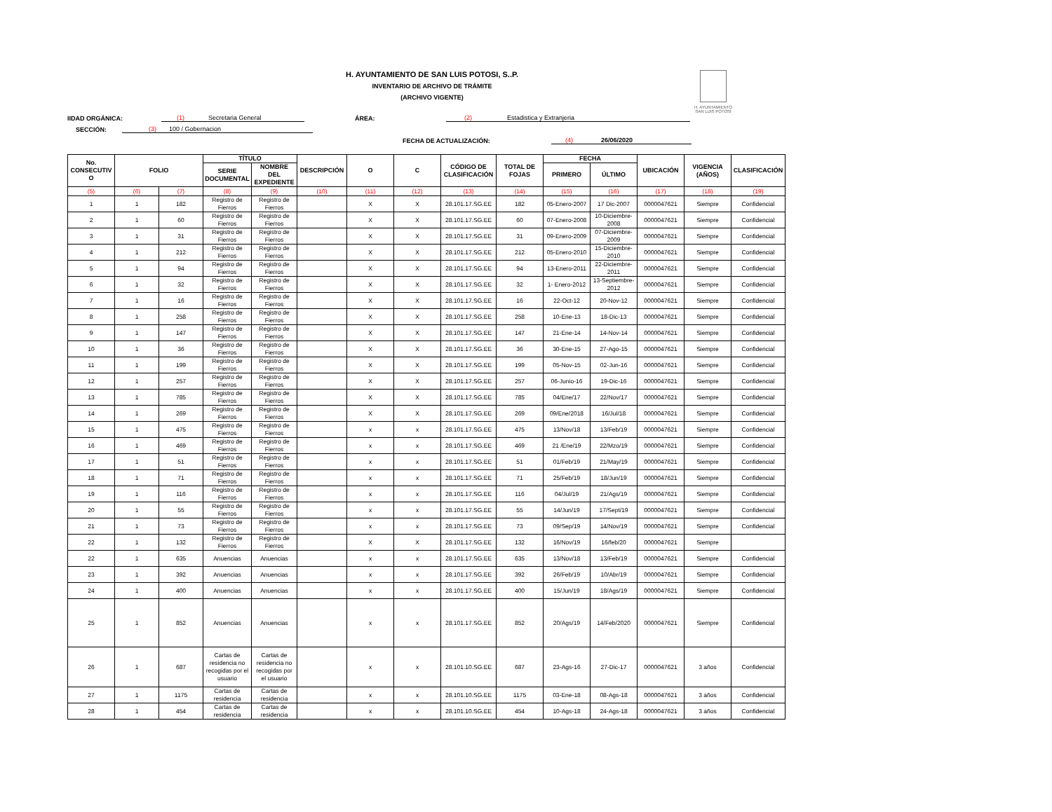H. AYUNTAMIENTO
SAN LUIS POTOSÍ
H. AYUNTAMIENTO DE SAN LUIS POTOSI, S..P.
INVENTARIO DE ARCHIVO DE TRÁMITE
(ARCHIVO VIGENTE)
IIDAD ORGÁNICA: (1) Secretaria General ÁREA: (2) Estadistica y Extranjeria
SECCIÓN: (3) 100 / Gobernacion
FECHA DE ACTUALIZACIÓN: (4) 26/06/2020
| No. CONSECUTIV O | FOLIO | | TÍTULO | | DESCRIPCIÓN | O | C | CÓDIGO DE CLASIFICACIÓN | TOTAL DE FOJAS | FECHA | | UBICACIÓN | VIGENCIA (AÑOS) | CLASIFICACIÓN |
| --- | --- | --- | --- | --- | --- | --- | --- | --- | --- | --- | --- | --- | --- | --- |
| | | | SERIE DOCUMENTAL | NOMBRE DEL EXPEDIENTE | | | | | | PRIMERO | ÚLTIMO | | | |
| (5) | (6) | (7) | (8) | (9) | (10) | (11) | (12) | (13) | (14) | (15) | (16) | (17) | (18) | (19) |
| 1 | 1 | 182 | Registro de Fierros | Registro de Fierros | | X | X | 28.101.17.SG.EE | 182 | 05-Enero-2007 | 17 Dic-2007 | 0000047621 | Siempre | Confidencial |
| 2 | 1 | 60 | Registro de Fierros | Registro de Fierros | | X | X | 28.101.17.SG.EE | 60 | 07-Enero-2008 | 10-Diciembre-2008 | 0000047621 | Siempre | Confidencial |
| 3 | 1 | 31 | Registro de Fierros | Registro de Fierros | | X | X | 28.101.17.SG.EE | 31 | 09-Enero-2009 | 07-Diciembre-2009 | 0000047621 | Siempre | Confidencial |
| 4 | 1 | 212 | Registro de Fierros | Registro de Fierros | | X | X | 28.101.17.SG.EE | 212 | 05-Enero-2010 | 15-Diciembre-2010 | 0000047621 | Siempre | Confidencial |
| 5 | 1 | 94 | Registro de Fierros | Registro de Fierros | | X | X | 28.101.17.SG.EE | 94 | 13-Enero-2011 | 22-Diciembre-2011 | 0000047621 | Siempre | Confidencial |
| 6 | 1 | 32 | Registro de Fierros | Registro de Fierros | | X | X | 28.101.17.SG.EE | 32 | 1- Enero-2012 | 13-Septiembre-2012 | 0000047621 | Siempre | Confidencial |
| 7 | 1 | 16 | Registro de Fierros | Registro de Fierros | | X | X | 28.101.17.SG.EE | 16 | 22-Oct-12 | 20-Nov-12 | 0000047621 | Siempre | Confidencial |
| 8 | 1 | 258 | Registro de Fierros | Registro de Fierros | | X | X | 28.101.17.SG.EE | 258 | 10-Ene-13 | 18-Dic-13 | 0000047621 | Siempre | Confidencial |
| 9 | 1 | 147 | Registro de Fierros | Registro de Fierros | | X | X | 28.101.17.SG.EE | 147 | 21-Ene-14 | 14-Nov-14 | 0000047621 | Siempre | Confidencial |
| 10 | 1 | 36 | Registro de Fierros | Registro de Fierros | | X | X | 28.101.17.SG.EE | 36 | 30-Ene-15 | 27-Ago-15 | 0000047621 | Siempre | Confidencial |
| 11 | 1 | 199 | Registro de Fierros | Registro de Fierros | | X | X | 28.101.17.SG.EE | 199 | 05-Nov-15 | 02-Jun-16 | 0000047621 | Siempre | Confidencial |
| 12 | 1 | 257 | Registro de Fierros | Registro de Fierros | | X | X | 28.101.17.SG.EE | 257 | 06-Junio-16 | 19-Dic-16 | 0000047621 | Siempre | Confidencial |
| 13 | 1 | 785 | Registro de Fierros | Registro de Fierros | | X | X | 28.101.17.SG.EE | 785 | 04/Ene/17 | 22/Nov/17 | 0000047621 | Siempre | Confidencial |
| 14 | 1 | 269 | Registro de Fierros | Registro de Fierros | | X | X | 28.101.17.SG.EE | 269 | 09/Ene/2018 | 16/Jul/18 | 0000047621 | Siempre | Confidencial |
| 15 | 1 | 475 | Registro de Fierros | Registro de Fierros | | x | x | 28.101.17.SG.EE | 475 | 13/Nov/18 | 13/Feb/19 | 0000047621 | Siempre | Confidencial |
| 16 | 1 | 469 | Registro de Fierros | Registro de Fierros | | x | x | 28.101.17.SG.EE | 469 | 21 /Ene/19 | 22/Mzo/19 | 0000047621 | Siempre | Confidencial |
| 17 | 1 | 51 | Registro de Fierros | Registro de Fierros | | x | x | 28.101.17.SG.EE | 51 | 01/Feb/19 | 21/May/19 | 0000047621 | Siempre | Confidencial |
| 18 | 1 | 71 | Registro de Fierros | Registro de Fierros | | x | x | 28.101.17.SG.EE | 71 | 25/Feb/19 | 18/Jun/19 | 0000047621 | Siempre | Confidencial |
| 19 | 1 | 116 | Registro de Fierros | Registro de Fierros | | x | x | 28.101.17.SG.EE | 116 | 04/Jul/19 | 21/Ags/19 | 0000047621 | Siempre | Confidencial |
| 20 | 1 | 55 | Registro de Fierros | Registro de Fierros | | x | x | 28.101.17.SG.EE | 55 | 14/Jun/19 | 17/Sept/19 | 0000047621 | Siempre | Confidencial |
| 21 | 1 | 73 | Registro de Fierros | Registro de Fierros | | x | x | 28.101.17.SG.EE | 73 | 09/Sep/19 | 14/Nov/19 | 0000047621 | Siempre | Confidencial |
| 22 | 1 | 132 | Registro de Fierros | Registro de Fierros | | X | X | 28.101.17.SG.EE | 132 | 16/Nov/19 | 16/feb/20 | 0000047621 | Siempre | |
| 22 | 1 | 635 | Anuencias | Anuencias | | x | x | 28.101.17.SG.EE | 635 | 13/Nov/18 | 13/Feb/19 | 0000047621 | Siempre | Confidencial |
| 23 | 1 | 392 | Anuencias | Anuencias | | x | x | 28.101.17.SG.EE | 392 | 26/Feb/19 | 10/Abr/19 | 0000047621 | Siempre | Confidencial |
| 24 | 1 | 400 | Anuencias | Anuencias | | x | x | 28.101.17.SG.EE | 400 | 15/Jun/19 | 18/Ags/19 | 0000047621 | Siempre | Confidencial |
| 25 | 1 | 852 | Anuencias | Anuencias | | x | x | 28.101.17.SG.EE | 852 | 20/Ags/19 | 14/Feb/2020 | 0000047621 | Siempre | Confidencial |
| 26 | 1 | 687 | Cartas de residencia no recogidas por el usuario | Cartas de residencia no recogidas por el usuario | | x | x | 28.101.10.SG.EE | 687 | 23-Ags-16 | 27-Dic-17 | 0000047621 | 3 años | Confidencial |
| 27 | 1 | 1175 | Cartas de residencia | Cartas de residencia | | x | x | 28.101.10.SG.EE | 1175 | 03-Ene-18 | 08-Ags-18 | 0000047621 | 3 años | Confidencial |
| 28 | 1 | 454 | Cartas de residencia | Cartas de residencia | | x | x | 28.101.10.SG.EE | 454 | 10-Ags-18 | 24-Ags-18 | 0000047621 | 3 años | Confidencial |